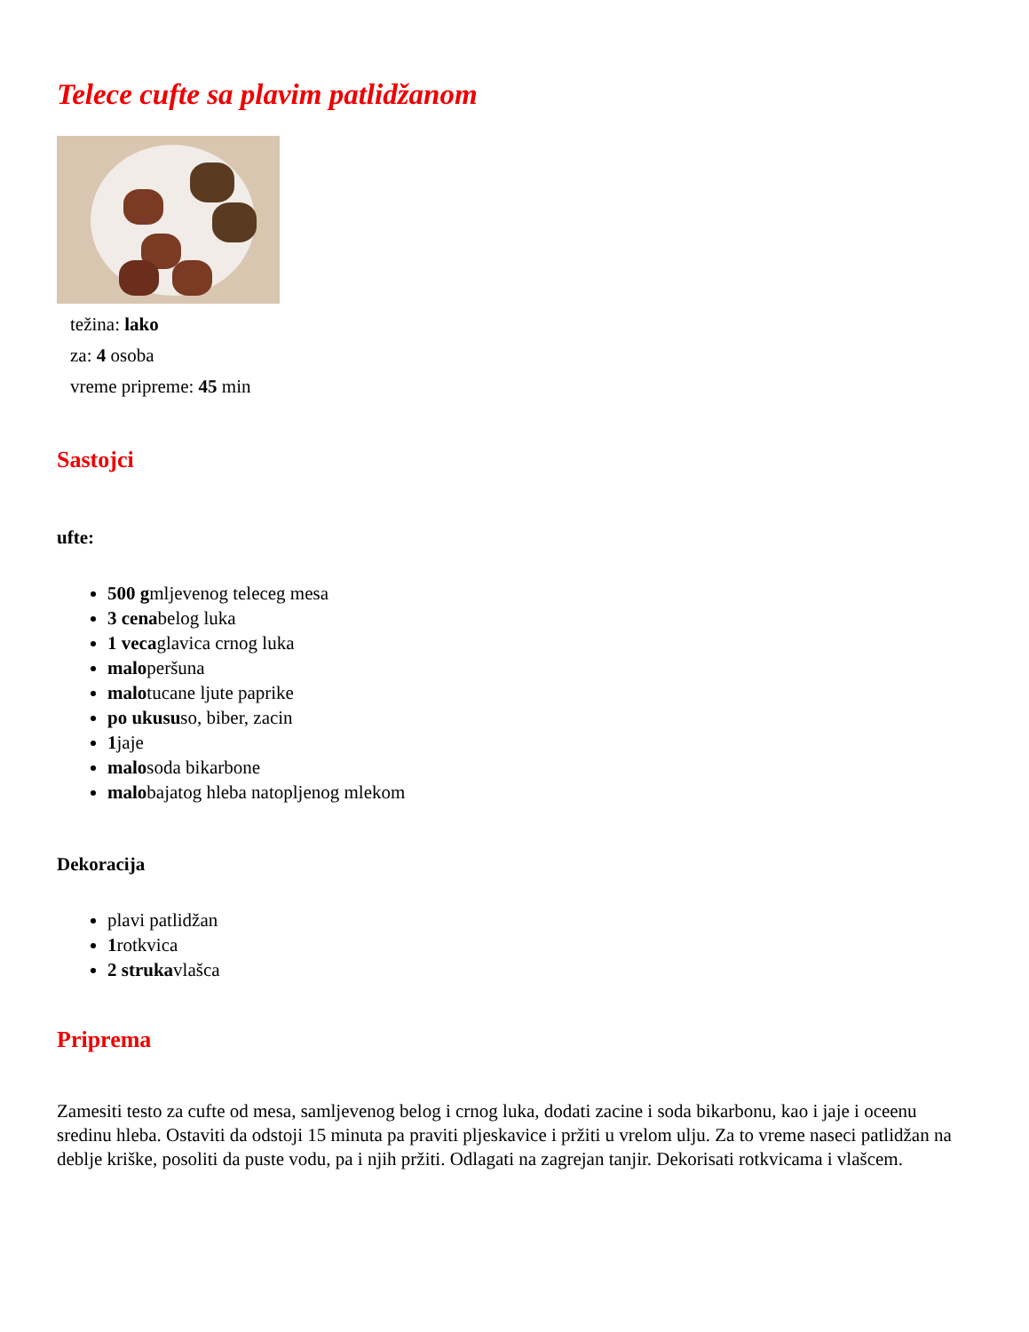Telece cufte sa plavim patlidžanom
težina: lako
za: 4 osoba
vreme pripreme: 45 min
Sastojci
ufte:
500 gmljevenog teleceg mesa
3 cenabelog luka
1 vecaglavica crnog luka
maloperšuna
malotucane ljute paprike
po ukususo, biber, zacin
1jaje
malosoda bikarbone
malobajatog hleba natopljenog mlekom
Dekoracija
plavi patlidžan
1rotkvica
2 strukavlašca
Priprema
Zamesiti testo za cufte od mesa, samljevenog belog i crnog luka, dodati zacine i soda bikarbonu, kao i jaje i oceenu sredinu hleba. Ostaviti da odstoji 15 minuta pa praviti pljeskavice i pržiti u vrelom ulju. Za to vreme naseci patlidžan na deblje kriške, posoliti da puste vodu, pa i njih pržiti. Odlagati na zagrejan tanjir. Dekorisati rotkvicama i vlašcem.